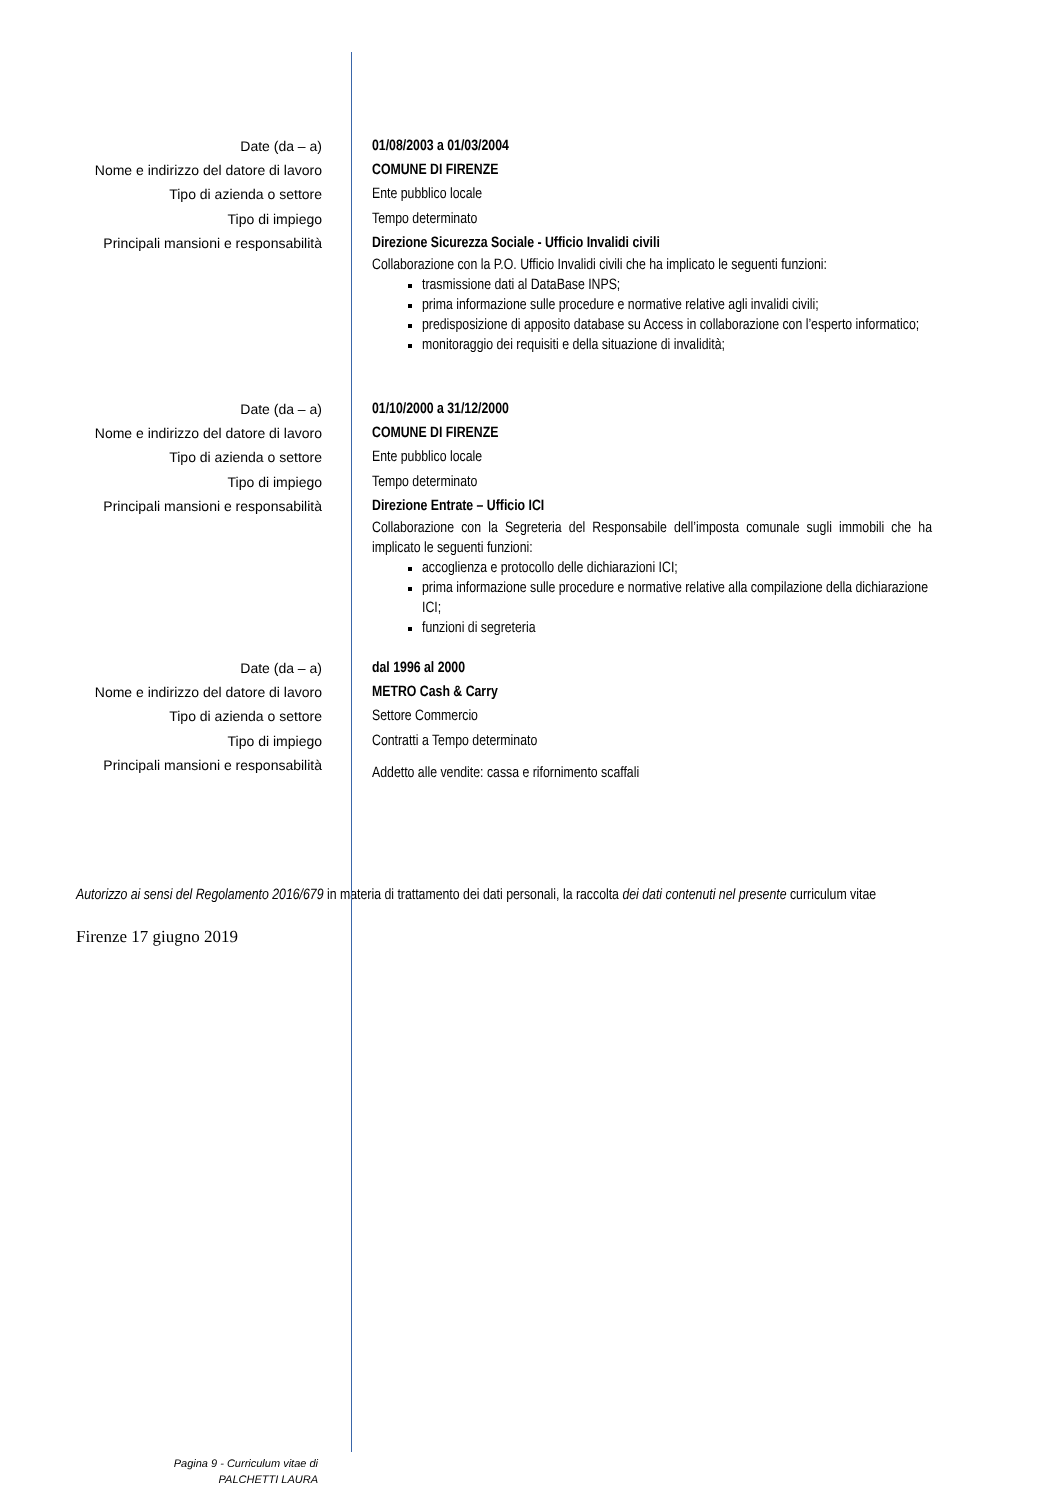Date (da – a)
Nome e indirizzo del datore di lavoro
Tipo di azienda o settore
Tipo di impiego
Principali mansioni e responsabilità
01/08/2003 a 01/03/2004
COMUNE DI FIRENZE
Ente pubblico locale
Tempo determinato
Direzione Sicurezza Sociale - Ufficio Invalidi civili
Collaborazione con la P.O. Ufficio Invalidi civili che ha implicato le seguenti funzioni:
trasmissione dati al DataBase INPS;
prima informazione sulle procedure e normative relative agli invalidi civili;
predisposizione di apposito database su Access in collaborazione con l’esperto informatico;
monitoraggio dei requisiti e della situazione di invalidità;
Date (da – a)
Nome e indirizzo del datore di lavoro
Tipo di azienda o settore
Tipo di impiego
Principali mansioni e responsabilità
01/10/2000 a 31/12/2000
COMUNE DI FIRENZE
Ente pubblico locale
Tempo determinato
Direzione Entrate – Ufficio ICI
Collaborazione con la Segreteria del Responsabile dell’imposta comunale sugli immobili che ha implicato le seguenti funzioni:
accoglienza e protocollo delle dichiarazioni ICI;
prima informazione sulle procedure e normative relative alla compilazione della dichiarazione ICI;
funzioni di segreteria
Date (da – a)
Nome e indirizzo del datore di lavoro
Tipo di azienda o settore
Tipo di impiego
Principali mansioni e responsabilità
dal 1996 al 2000
METRO Cash & Carry
Settore Commercio
Contratti a Tempo determinato
Addetto alle vendite: cassa e rifornimento scaffali
Autorizzo ai sensi del Regolamento 2016/679 in materia di trattamento dei dati personali, la raccolta dei dati contenuti nel presente curriculum vitae
Firenze 17 giugno 2019
Pagina 9 - Curriculum vitae di
PALCHETTI LAURA